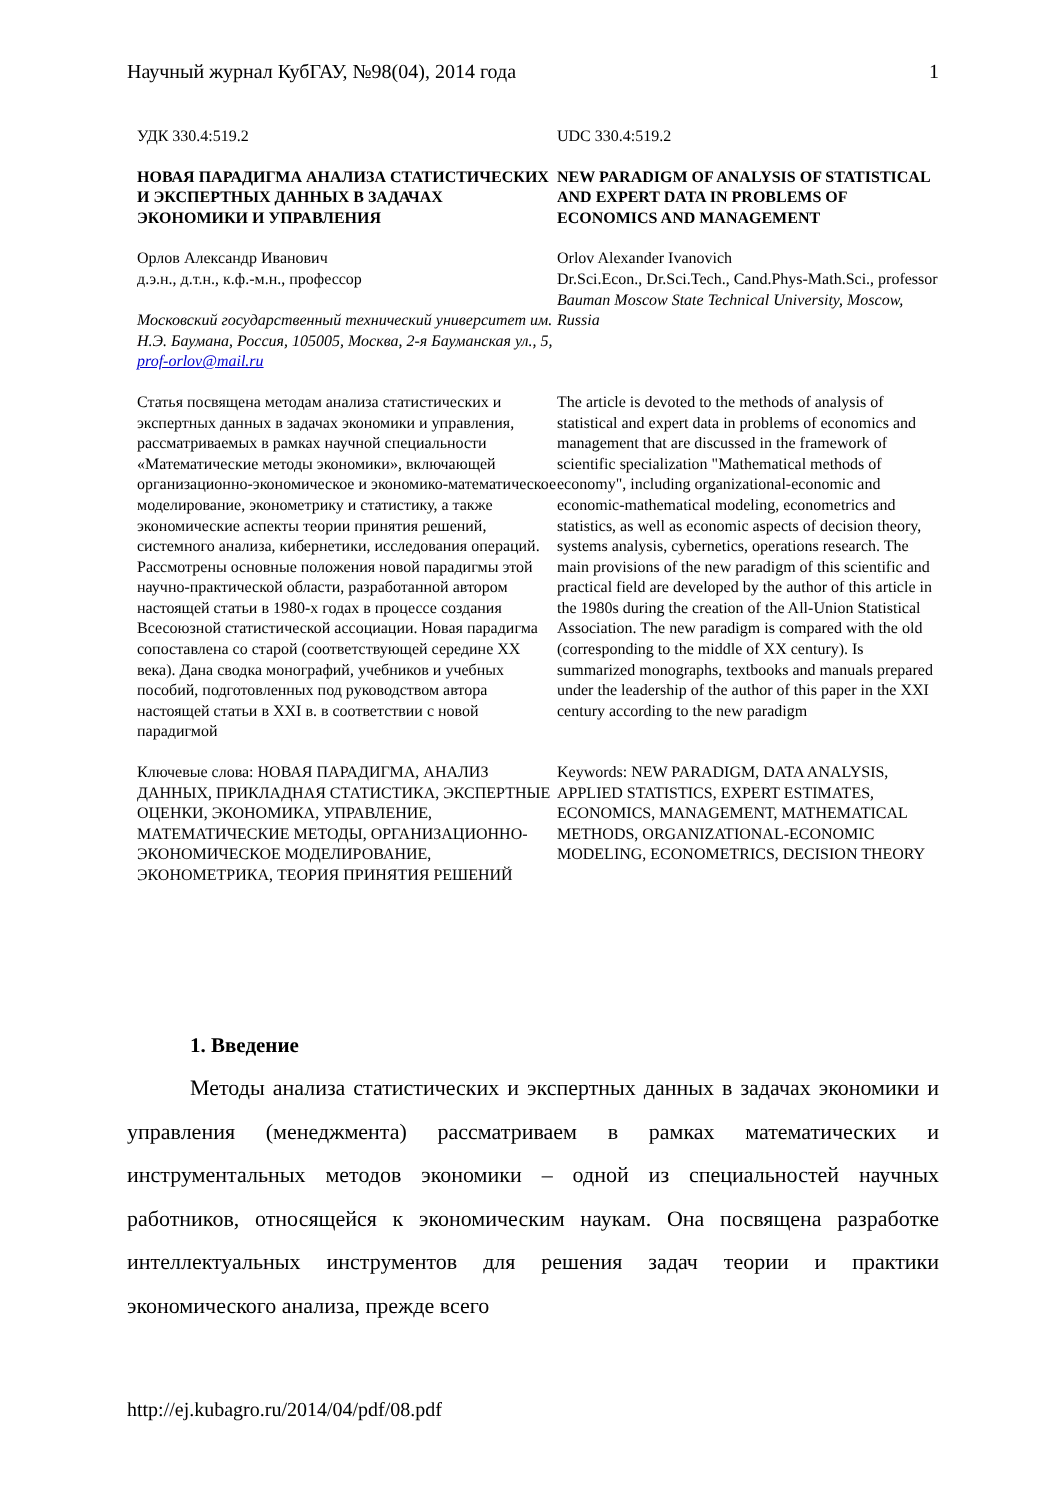Научный журнал КубГАУ, №98(04), 2014 года 1
УДК 330.4:519.2
UDC 330.4:519.2
НОВАЯ ПАРАДИГМА АНАЛИЗА СТАТИСТИЧЕСКИХ И ЭКСПЕРТНЫХ ДАННЫХ В ЗАДАЧАХ ЭКОНОМИКИ И УПРАВЛЕНИЯ
NEW PARADIGM OF ANALYSIS OF STATISTICAL AND EXPERT DATA IN PROBLEMS OF ECONOMICS AND MANAGEMENT
Орлов Александр Иванович
д.э.н., д.т.н., к.ф.-м.н., профессор
Московский государственный технический университет им. Н.Э. Баумана, Россия, 105005, Москва, 2-я Бауманская ул., 5, prof-orlov@mail.ru
Orlov Alexander Ivanovich
Dr.Sci.Econ., Dr.Sci.Tech., Cand.Phys-Math.Sci., professor
Bauman Moscow State Technical University, Moscow, Russia
Статья посвящена методам анализа статистических и экспертных данных в задачах экономики и управления, рассматриваемых в рамках научной специальности «Математические методы экономики», включающей организационно-экономическое и экономико-математическое моделирование, эконометрику и статистику, а также экономические аспекты теории принятия решений, системного анализа, кибернетики, исследования операций. Рассмотрены основные положения новой парадигмы этой научно-практической области, разработанной автором настоящей статьи в 1980-х годах в процессе создания Всесоюзной статистической ассоциации. Новая парадигма сопоставлена со старой (соответствующей середине XX века). Дана сводка монографий, учебников и учебных пособий, подготовленных под руководством автора настоящей статьи в XXI в. в соответствии с новой парадигмой
The article is devoted to the methods of analysis of statistical and expert data in problems of economics and management that are discussed in the framework of scientific specialization "Mathematical methods of economy", including organizational-economic and economic-mathematical modeling, econometrics and statistics, as well as economic aspects of decision theory, systems analysis, cybernetics, operations research. The main provisions of the new paradigm of this scientific and practical field are developed by the author of this article in the 1980s during the creation of the All-Union Statistical Association. The new paradigm is compared with the old (corresponding to the middle of XX century). Is summarized monographs, textbooks and manuals prepared under the leadership of the author of this paper in the XXI century according to the new paradigm
Ключевые слова: НОВАЯ ПАРАДИГМА, АНАЛИЗ ДАННЫХ, ПРИКЛАДНАЯ СТАТИСТИКА, ЭКСПЕРТНЫЕ ОЦЕНКИ, ЭКОНОМИКА, УПРАВЛЕНИЕ, МАТЕМАТИЧЕСКИЕ МЕТОДЫ, ОРГАНИЗАЦИОННО-ЭКОНОМИЧЕСКОЕ МОДЕЛИРОВАНИЕ, ЭКОНОМЕТРИКА, ТЕОРИЯ ПРИНЯТИЯ РЕШЕНИЙ
Keywords: NEW PARADIGM, DATA ANALYSIS, APPLIED STATISTICS, EXPERT ESTIMATES, ECONOMICS, MANAGEMENT, MATHEMATICAL METHODS, ORGANIZATIONAL-ECONOMIC MODELING, ECONOMETRICS, DECISION THEORY
1. Введение
Методы анализа статистических и экспертных данных в задачах экономики и управления (менеджмента) рассматриваем в рамках математических и инструментальных методов экономики – одной из специальностей научных работников, относящейся к экономическим наукам. Она посвящена разработке интеллектуальных инструментов для решения задач теории и практики экономического анализа, прежде всего
http://ej.kubagro.ru/2014/04/pdf/08.pdf